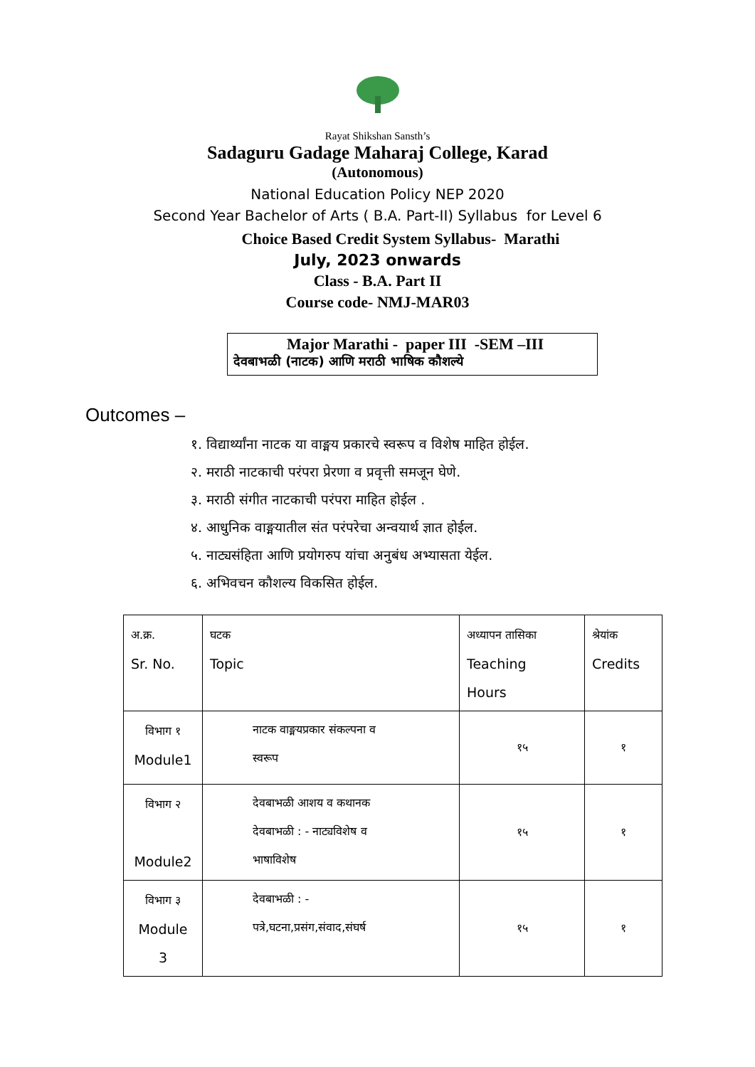Rayat Shikshan Sansth’s
Sadaguru Gadage Maharaj College, Karad
(Autonomous)
National Education Policy NEP 2020
Second Year Bachelor of Arts ( B.A. Part-II) Syllabus for Level 6
Choice Based Credit System Syllabus- Marathi
July, 2023 onwards
Class - B.A. Part II
Course code- NMJ-MAR03
Major Marathi - paper III -SEM –III
देवबाभळी (नाटक) आणि मराठी भाषिक कौशल्ये
Outcomes –
१. विद्यार्थ्यांना नाटक या वाङ्मय प्रकारचे स्वरूप व विशेष माहित होईल.
२. मराठी नाटकाची परंपरा प्रेरणा व प्रवृत्ती समजून घेणे.
३. मराठी संगीत नाटकाची परंपरा माहित होईल .
४. आधुनिक वाङ्मयातील संत परंपरेचा अन्वयार्थ ज्ञात होईल.
५. नाट्यसंहिता आणि प्रयोगरुप यांचा अनुबंध अभ्यासता येईल.
६. अभिवचन कौशल्य विकसित होईल.
| अ.क्र. Sr. No. | घटक Topic | अध्यापन तासिका Teaching Hours | श्रेयांक Credits |
| विभाग १ Module1 | नाटक वाङ्मयप्रकार संकल्पना व स्वरूप | १५ | १ |
| विभाग २ Module2 | देवबाभळी आशय व कथानक देवबाभळी : - नाट्यविशेष व भाषाविशेष | १५ | १ |
| विभाग ३ Module 3 | देवबाभळी : - पत्रे,घटना,प्रसंग,संवाद,संघर्ष | १५ | १ |